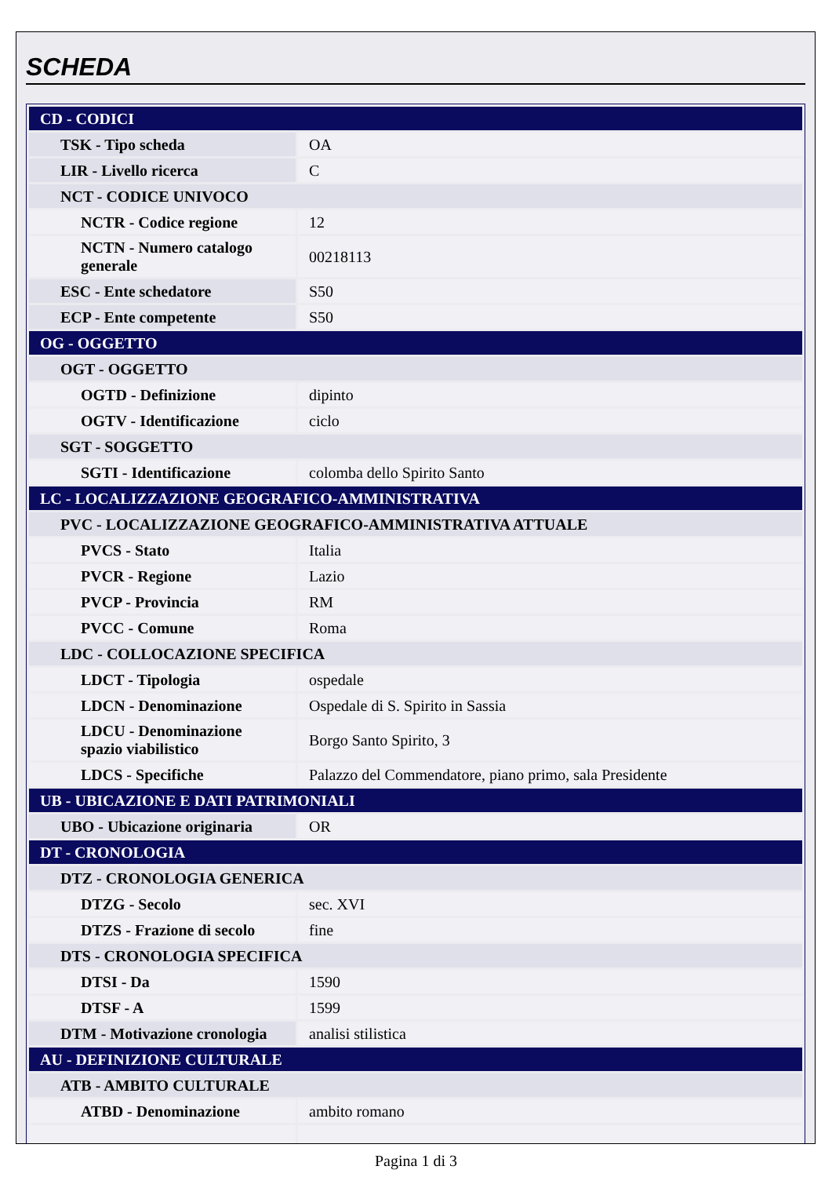SCHEDA
| CD - CODICI | |
| TSK - Tipo scheda | OA |
| LIR - Livello ricerca | C |
| NCT - CODICE UNIVOCO | |
| NCTR - Codice regione | 12 |
| NCTN - Numero catalogo generale | 00218113 |
| ESC - Ente schedatore | S50 |
| ECP - Ente competente | S50 |
| OG - OGGETTO | |
| OGT - OGGETTO | |
| OGTD - Definizione | dipinto |
| OGTV - Identificazione | ciclo |
| SGT - SOGGETTO | |
| SGTI - Identificazione | colomba dello Spirito Santo |
| LC - LOCALIZZAZIONE GEOGRAFICO-AMMINISTRATIVA | |
| PVC - LOCALIZZAZIONE GEOGRAFICO-AMMINISTRATIVA ATTUALE | |
| PVCS - Stato | Italia |
| PVCR - Regione | Lazio |
| PVCP - Provincia | RM |
| PVCC - Comune | Roma |
| LDC - COLLOCAZIONE SPECIFICA | |
| LDCT - Tipologia | ospedale |
| LDCN - Denominazione | Ospedale di S. Spirito in Sassia |
| LDCU - Denominazione spazio viabilistico | Borgo Santo Spirito, 3 |
| LDCS - Specifiche | Palazzo del Commendatore, piano primo, sala Presidente |
| UB - UBICAZIONE E DATI PATRIMONIALI | |
| UBO - Ubicazione originaria | OR |
| DT - CRONOLOGIA | |
| DTZ - CRONOLOGIA GENERICA | |
| DTZG - Secolo | sec. XVI |
| DTZS - Frazione di secolo | fine |
| DTS - CRONOLOGIA SPECIFICA | |
| DTSI - Da | 1590 |
| DTSF - A | 1599 |
| DTM - Motivazione cronologia | analisi stilistica |
| AU - DEFINIZIONE CULTURALE | |
| ATB - AMBITO CULTURALE | |
| ATBD - Denominazione | ambito romano |
Pagina 1 di 3